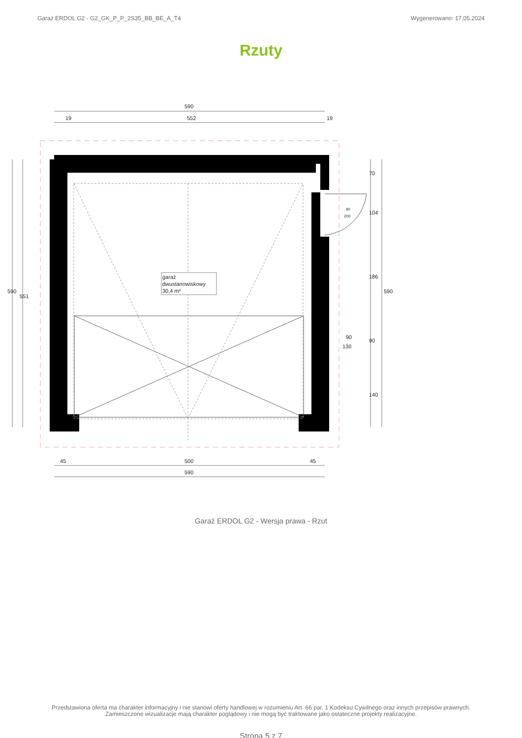Garaż ERDOL G2 - G2_GK_P_P_2S35_BB_BE_A_T4 Wygenerowano: 17.05.2024
Rzuty
garaż
dwustanowiskowy
30,4 m²
590
552
19
19
500
590
45
45
590
551
590
70
104
186
90
140
90
130
90
200
Garaż ERDOL G2 - Wersja prawa - Rzut
Przedstawiona oferta ma charakter informacyjny i nie stanowi oferty handlowej w rozumieniu Art. 66 par. 1 Kodeksu Cywilnego oraz innych przepisów prawnych. Zamieszczone wizualizacje mają charakter poglądowy i nie mogą być traktowane jako ostateczne projekty realizacyjne.
Strona 5 z 7